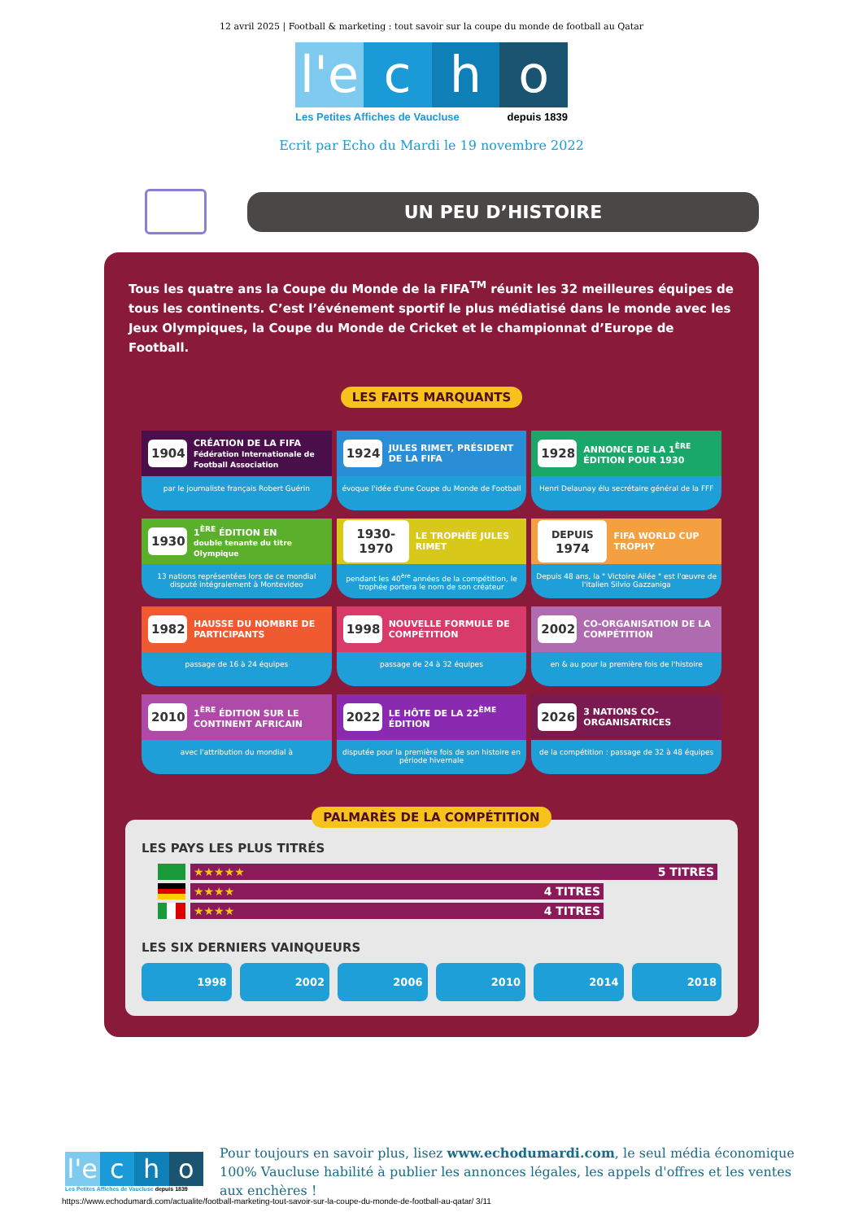12 avril 2025 | Football & marketing : tout savoir sur la coupe du monde de football au Qatar
l'e c h o
Les Petites Affiches de Vaucluse depuis 1839
Ecrit par Echo du Mardi le 19 novembre 2022
UN PEU D’HISTOIRE
Tous les quatre ans la Coupe du Monde de la FIFA<sup>TM</sup> réunit les 32 meilleures équipes de tous les continents. C’est l’événement sportif le plus médiatisé dans le monde avec les Jeux Olympiques, la Coupe du Monde de Cricket et le championnat d’Europe de Football.
LES FAITS MARQUANTS
1904 CRÉATION DE LA FIFA
Fédération Internationale de Football Association
par le journaliste français Robert Guérin
1924 JULES RIMET, PRÉSIDENT DE LA FIFA
évoque l'idée d'une Coupe du Monde de Football
1928 ANNONCE DE LA 1<sup>ÈRE</sup> ÉDITION POUR 1930
Henri Delaunay élu secrétaire général de la FFF
1930 1<sup>ÈRE</sup> ÉDITION EN
double tenante du titre Olympique
13 nations représentées lors de ce mondial disputé intégralement à Montevideo
1930-1970 LE TROPHÉE JULES RIMET
pendant les 40<sup>ère</sup> années de la compétition, le trophée portera le nom de son créateur
DEPUIS 1974 FIFA WORLD CUP TROPHY
Depuis 48 ans, la " Victoire Ailée " est l'œuvre de l'italien Silvio Gazzaniga
1982 HAUSSE DU NOMBRE DE PARTICIPANTS
passage de 16 à 24 équipes
1998 NOUVELLE FORMULE DE COMPÉTITION
passage de 24 à 32 équipes
2002 CO-ORGANISATION DE LA COMPÉTITION
en & au pour la première fois de l'histoire
2010 1<sup>ÈRE</sup> ÉDITION SUR LE CONTINENT AFRICAIN
avec l'attribution du mondial à
2022 LE HÔTE DE LA 22<sup>ÈME</sup> ÉDITION
disputée pour la première fois de son histoire en période hivernale
2026 3 NATIONS CO-ORGANISATRICES
de la compétition : passage de 32 à 48 équipes
PALMARÈS DE LA COMPÉTITION
LES PAYS LES PLUS TITRÉS
★★★★★ 5 TITRES
★★★★ 4 TITRES
★★★★ 4 TITRES
LES SIX DERNIERS VAINQUEURS
1998 2002 2006 2010 2014 2018
l'e c h o
Les Petites Affiches de Vaucluse depuis 1839
Pour toujours en savoir plus, lisez www.echodumardi.com, le seul média économique 100% Vaucluse habilité à publier les annonces légales, les appels d'offres et les ventes aux enchères !
https://www.echodumardi.com/actualite/football-marketing-tout-savoir-sur-la-coupe-du-monde-de-football-au-qatar/ 3/11